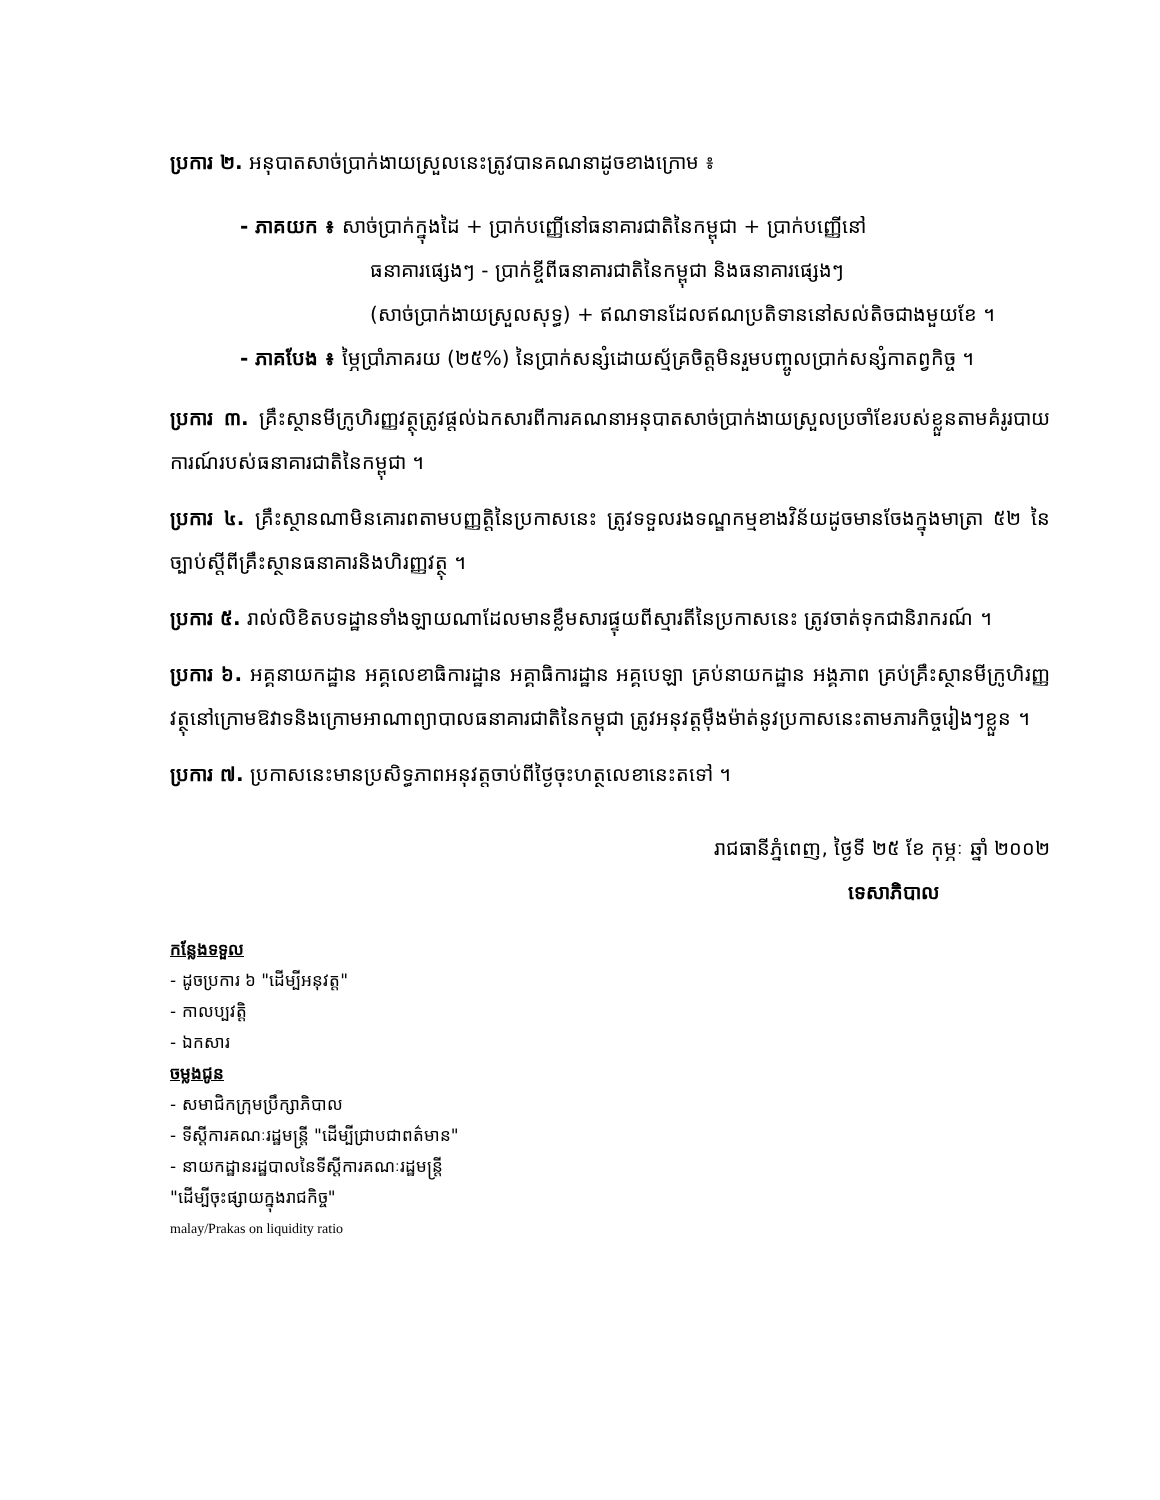ប្រការ ២. អនុបាតសាច់ប្រាក់ងាយស្រួលនេះត្រូវបានគណនាដូចខាងក្រោម ៖
- ភាគយក ៖ សាច់ប្រាក់ក្នុងដៃ + ប្រាក់បញ្ញើនៅធនាគារជាតិនៃកម្ពុជា + ប្រាក់បញ្ញើនៅ
ធនាគារផ្សេងៗ - ប្រាក់ខ្ចីពីធនាគារជាតិនៃកម្ពុជា និងធនាគារផ្សេងៗ
(សាច់ប្រាក់ងាយស្រួលសុទ្ធ) + ឥណទានដែលឥណប្រតិទាននៅសល់តិចជាងមួយខែ ។
- ភាគបែង ៖ ម្ភៃប្រាំភាគរយ (២៥%) នៃប្រាក់សន្សំដោយស្ម័គ្រចិត្តមិនរួមបញ្ចូលប្រាក់សន្សំកាតព្វកិច្ច ។
ប្រការ ៣. គ្រឹះស្ថានមីក្រូហិរញ្ញវត្ថុត្រូវផ្តល់ឯកសារពីការគណនាអនុបាតសាច់ប្រាក់ងាយស្រួលប្រចាំខែរបស់ខ្លួនតាមគំរូរបាយការណ៍របស់ធនាគារជាតិនៃកម្ពុជា ។
ប្រការ ៤. គ្រឹះស្ថានណាមិនគោរពតាមបញ្ញត្តិនៃប្រកាសនេះ ត្រូវទទួលរងទណ្ឌកម្មខាងវិន័យដូចមានចែងក្នុងមាត្រា ៥២ នៃច្បាប់ស្តីពីគ្រឹះស្ថានធនាគារនិងហិរញ្ញវត្ថុ ។
ប្រការ ៥. រាល់លិខិតបទដ្ឋានទាំងឡាយណាដែលមានខ្លឹមសារផ្ទុយពីស្មារតីនៃប្រកាសនេះ ត្រូវចាត់ទុកជានិរាករណ៍ ។
ប្រការ ៦. អគ្គនាយកដ្ឋាន អគ្គលេខាធិការដ្ឋាន អគ្គាធិការដ្ឋាន អគ្គបេឡា គ្រប់នាយកដ្ឋាន អង្គភាព គ្រប់គ្រឹះស្ថានមីក្រូហិរញ្ញវត្ថុនៅក្រោមឱវាទនិងក្រោមអាណាព្យាបាលធនាគារជាតិនៃកម្ពុជា ត្រូវអនុវត្តម៉ឹងម៉ាត់នូវប្រកាសនេះតាមភារកិច្ចរៀងៗខ្លួន ។
ប្រការ ៧. ប្រកាសនេះមានប្រសិទ្ធភាពអនុវត្តចាប់ពីថ្ងៃចុះហត្ថលេខានេះតទៅ ។
រាជធានីភ្នំពេញ, ថ្ងៃទី ២៥ ខែ កុម្ភៈ ឆ្នាំ ២០០២
ទេសាភិបាល
កន្លែងទទួល
- ដូចប្រការ ៦ "ដើម្បីអនុវត្ត"
- កាលប្បវត្តិ
- ឯកសារ
ចម្លងជូន
- សមាជិកក្រុមប្រឹក្សាភិបាល
- ទីស្តីការគណៈរដ្ឋមន្ត្រី "ដើម្បីជ្រាបជាពត៌មាន"
- នាយកដ្ឋានរដ្ឋបាលនៃទីស្តីការគណៈរដ្ឋមន្ត្រី
"ដើម្បីចុះផ្សាយក្នុងរាជកិច្ច"
malay/Prakas on liquidity ratio